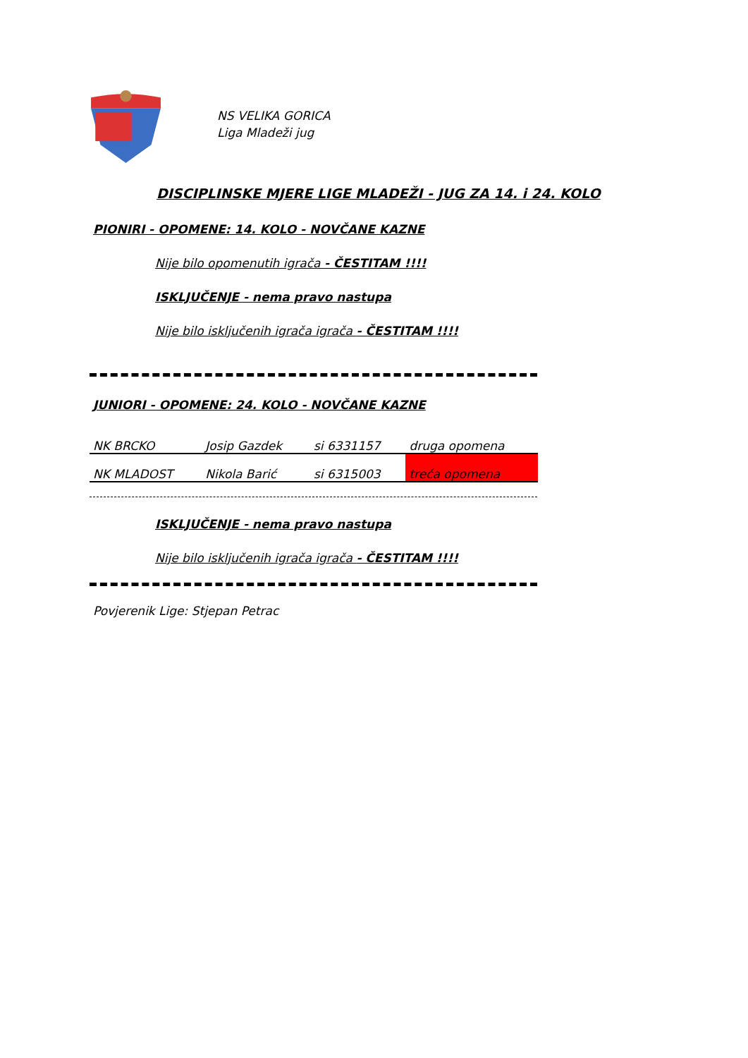NS VELIKA GORICA
Liga Mladeži jug
DISCIPLINSKE MJERE LIGE MLADEŽI - JUG ZA 14. i 24. KOLO
PIONIRI - OPOMENE: 14. KOLO - NOVČANE KAZNE
Nije bilo opomenutih igrača - ČESTITAM !!!!
ISKLJUČENJE - nema pravo nastupa
Nije bilo isključenih igrača igrača - ČESTITAM !!!!
JUNIORI - OPOMENE: 24. KOLO - NOVČANE KAZNE
| NK BRCKO | Josip Gazdek | si 6331157 | druga opomena |
| NK MLADOST | Nikola Barić | si 6315003 | treća opomena |
ISKLJUČENJE - nema pravo nastupa
Nije bilo isključenih igrača igrača - ČESTITAM !!!!
Povjerenik Lige: Stjepan Petrac